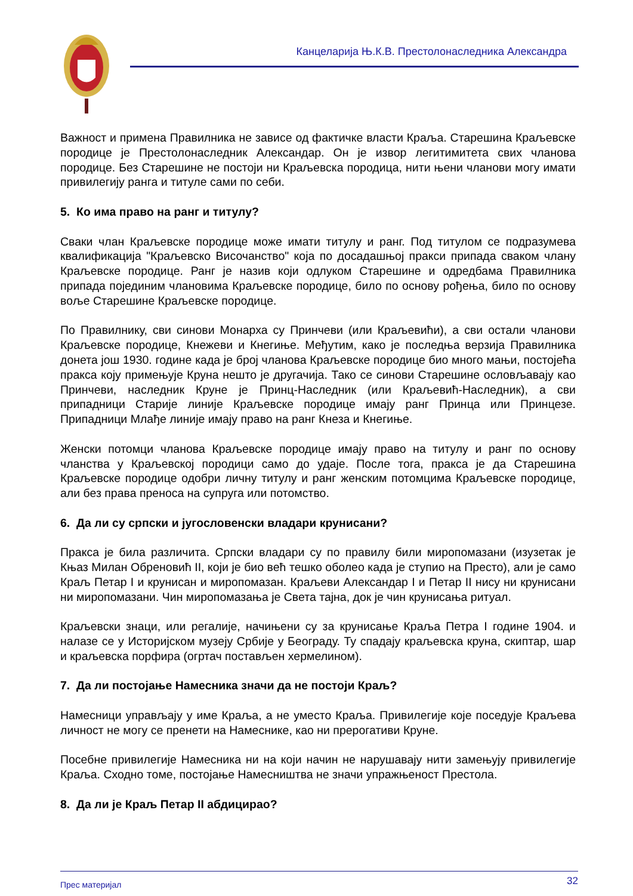Канцеларија Њ.К.В. Престолонаследника Александра
Важност и примена Правилника не зависе од фактичке власти Краља. Старешина Краљевске породице је Престолонаследник Александар. Он је извор легитимитета свих чланова породице. Без Старешине не постоји ни Краљевска породица, нити њени чланови могу имати привилегију ранга и титуле сами по себи.
5. Ко има право на ранг и титулу?
Сваки члан Краљевске породице може имати титулу и ранг. Под титулом се подразумева квалификација "Краљевско Височанство" која по досадашњој пракси припада сваком члану Краљевске породице. Ранг је назив који одлуком Старешине и одредбама Правилника припада појединим члановима Краљевске породице, било по основу рођења, било по основу воље Старешине Краљевске породице.
По Правилнику, сви синови Монарха су Принчеви (или Краљевићи), а сви остали чланови Краљевске породице, Кнежеви и Кнегиње. Међутим, како је последња верзија Правилника донета још 1930. године када је број чланова Краљевске породице био много мањи, постојећа пракса коју примењује Круна нешто је другачија. Тако се синови Старешине ословљавају као Принчеви, наследник Круне је Принц-Наследник (или Краљевић-Наследник), а сви припадници Старије линије Краљевске породице имају ранг Принца или Принцезе. Припадници Млађе линије имају право на ранг Кнеза и Кнегиње.
Женски потомци чланова Краљевске породице имају право на титулу и ранг по основу чланства у Краљевској породици само до удаје. После тога, пракса је да Старешина Краљевске породице одобри личну титулу и ранг женским потомцима Краљевске породице, али без права преноса на супруга или потомство.
6. Да ли су српски и југословенски владари крунисани?
Пракса је била различита. Српски владари су по правилу били миропомазани (изузетак је Књаз Милан Обреновић II, који је био већ тешко оболео када је ступио на Престо), али је само Краљ Петар I и крунисан и миропомазан. Краљеви Александар I и Петар II нису ни крунисани ни миропомазани. Чин миропомазања је Света тајна, док је чин крунисања ритуал.
Краљевски знаци, или регалије, начињени су за крунисање Краља Петра I године 1904. и налазе се у Историјском музеју Србије у Београду. Ту спадају краљевска круна, скиптар, шар и краљевска порфира (огртач постављен хермелином).
7. Да ли постојање Намесника значи да не постоји Краљ?
Намесници управљају у име Краља, а не уместо Краља. Привилегије које поседује Краљева личност не могу се пренети на Намеснике, као ни прерогативи Круне.
Посебне привилегије Намесника ни на који начин не нарушавају нити замењују привилегије Краља. Сходно томе, постојање Намесништва не значи упражњеност Престола.
8. Да ли је Краљ Петар II абдицирао?
Прес материјал 32